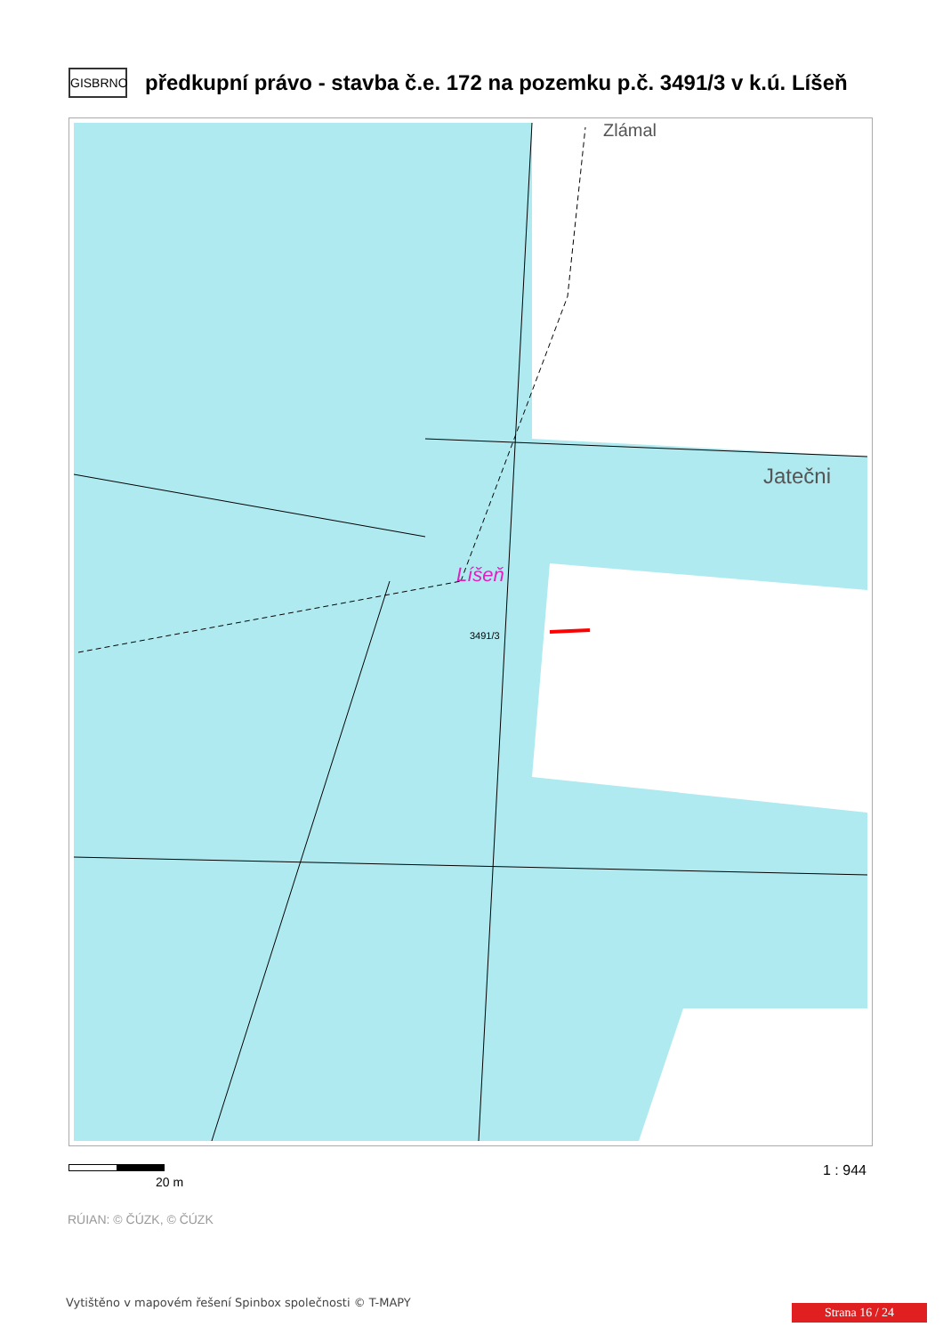GISBRNO
předkupní právo - stavba č.e. 172 na pozemku p.č. 3491/3 v k.ú. Líšeň
Líšeň
3491/3
Jatečni
Zlámal
20 m
1 : 944
RÚIAN: © ČÚZK, © ČÚZK
Vytištěno v mapovém řešení Spinbox společnosti © T-MAPY
Strana 16 / 24